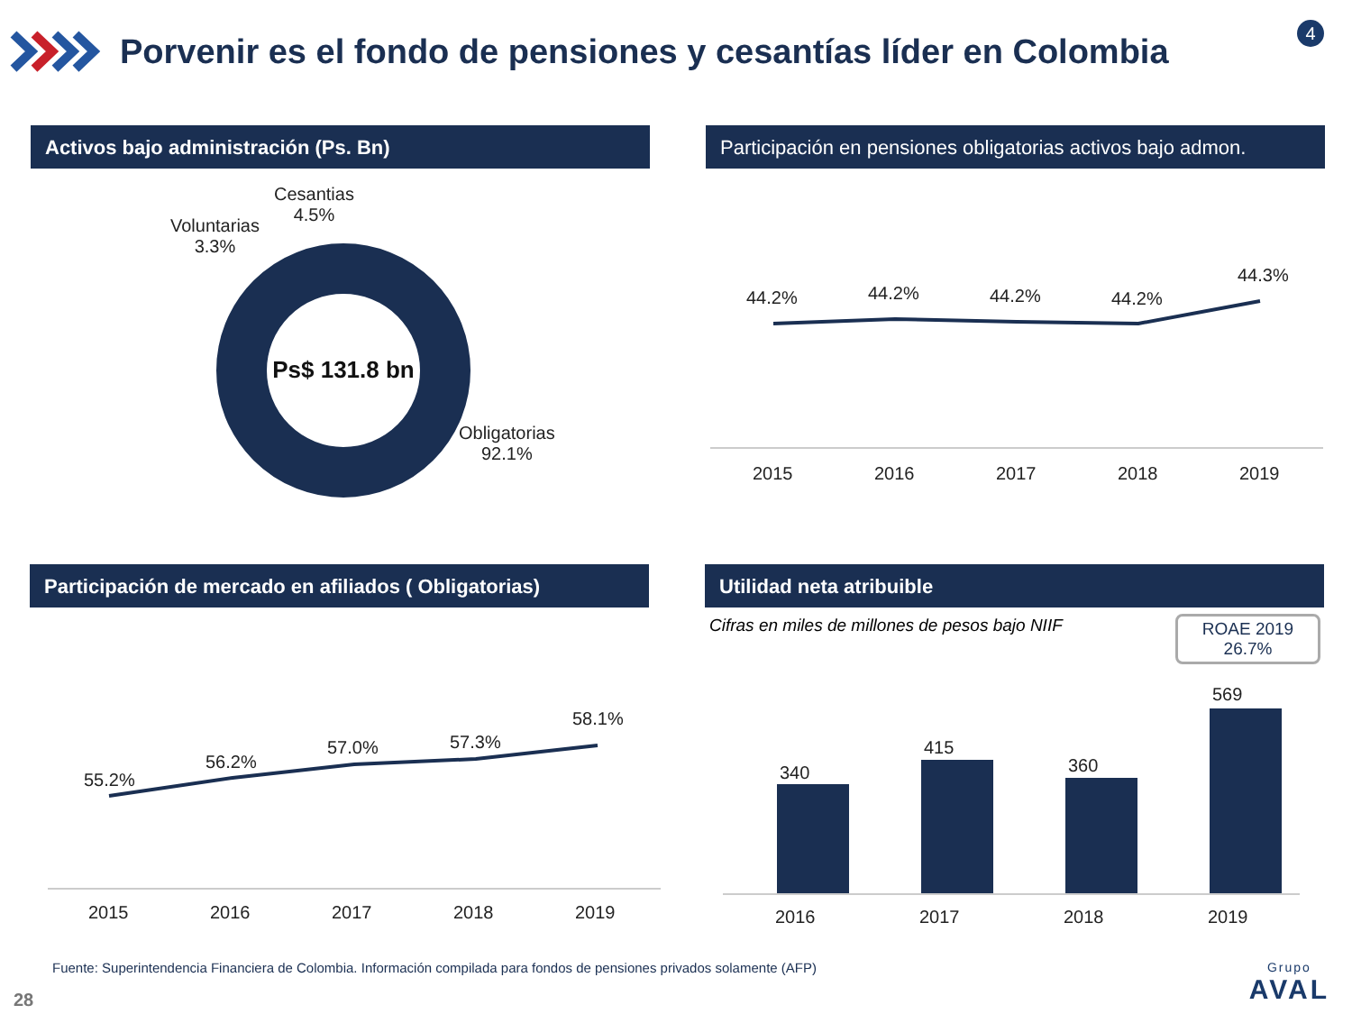Porvenir es el fondo de pensiones y cesantías líder en Colombia
4
Activos bajo administración (Ps. Bn)
Ps$ 131.8 bn
Cesantias
4.5%
Voluntarias
3.3%
Obligatorias
92.1%
Participación en pensiones obligatorias activos bajo admon.
44.2% 44.2% 44.2% 44.2%
44.3%
2015 2016 2017 2018 2019
Participación de mercado en afiliados ( Obligatorias)
55.2%
56.2%
57.0% 57.3%
58.1%
2015 2016 2017 2018 2019
Utilidad neta atribuible
Cifras en miles de millones de pesos bajo NIIF
ROAE 2019
26.7%
340
415
360
569
2016 2017 2018 2019
Fuente: Superintendencia Financiera de Colombia. Información compilada para fondos de pensiones privados solamente (AFP)
28
Grupo
AVAL